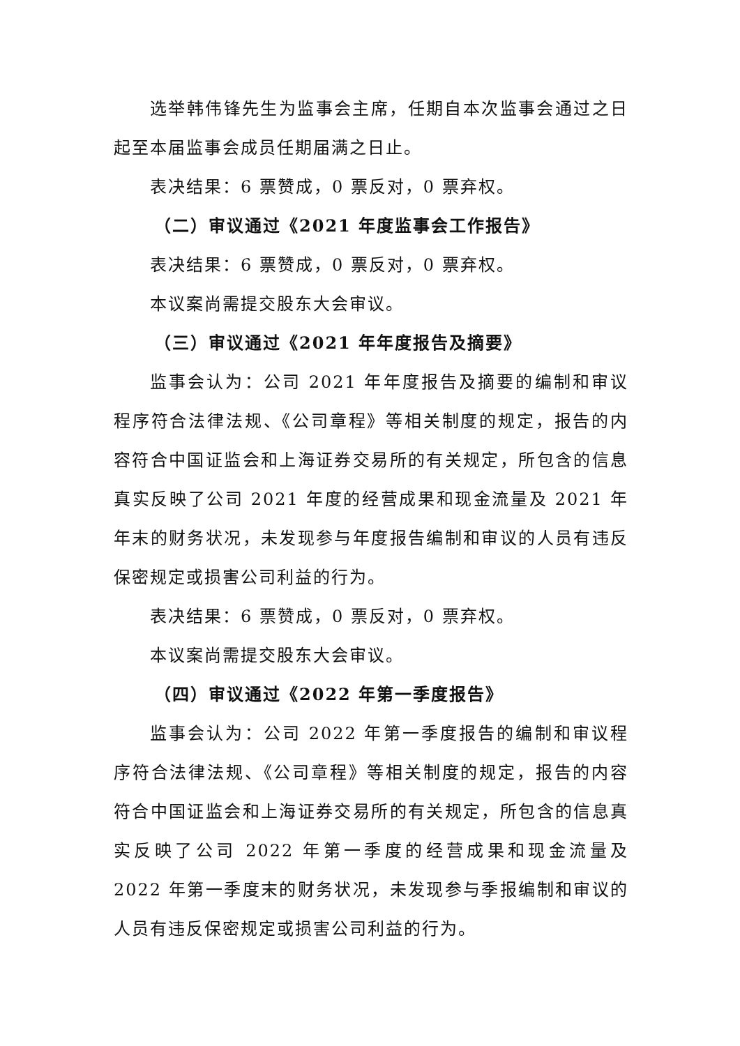选举韩伟锋先生为监事会主席，任期自本次监事会通过之日起至本届监事会成员任期届满之日止。
表决结果：6 票赞成，0 票反对，0 票弃权。
（二）审议通过《2021 年度监事会工作报告》
表决结果：6 票赞成，0 票反对，0 票弃权。
本议案尚需提交股东大会审议。
（三）审议通过《2021 年年度报告及摘要》
监事会认为：公司 2021 年年度报告及摘要的编制和审议程序符合法律法规、《公司章程》等相关制度的规定，报告的内容符合中国证监会和上海证券交易所的有关规定，所包含的信息真实反映了公司 2021 年度的经营成果和现金流量及 2021 年年末的财务状况，未发现参与年度报告编制和审议的人员有违反保密规定或损害公司利益的行为。
表决结果：6 票赞成，0 票反对，0 票弃权。
本议案尚需提交股东大会审议。
（四）审议通过《2022 年第一季度报告》
监事会认为：公司 2022 年第一季度报告的编制和审议程序符合法律法规、《公司章程》等相关制度的规定，报告的内容符合中国证监会和上海证券交易所的有关规定，所包含的信息真实反映了公司 2022 年第一季度的经营成果和现金流量及 2022 年第一季度末的财务状况，未发现参与季报编制和审议的人员有违反保密规定或损害公司利益的行为。